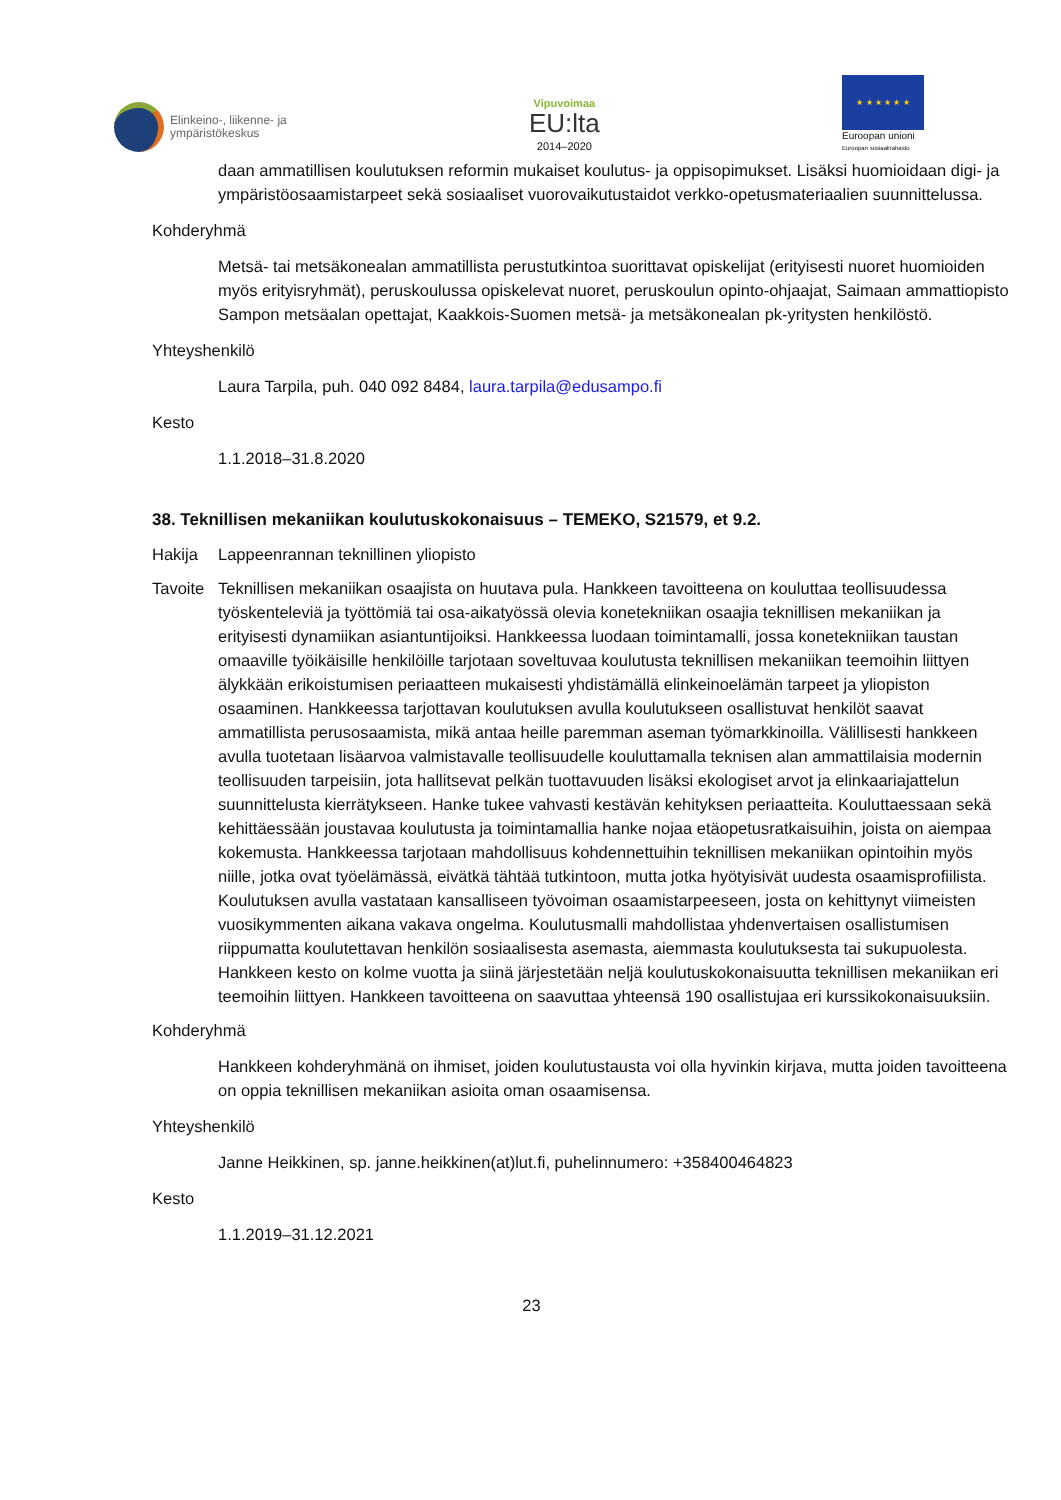Elinkeino-, liikenne- ja
ympäristökeskus
Vipuvoimaa
EU:lta
2014–2020
★ ★ ★ ★ ★ ★
Euroopan unioni
Euroopan sosiaalirahasto
daan ammatillisen koulutuksen reformin mukaiset koulutus- ja oppisopimukset. Lisäksi huomioidaan digi- ja ympäristöosaamistarpeet sekä sosiaaliset vuorovaikutustaidot verkko-opetusmateriaalien suunnittelussa.
Kohderyhmä
Metsä- tai metsäkonealan ammatillista perustutkintoa suorittavat opiskelijat (erityisesti nuoret huomioiden myös erityisryhmät), peruskoulussa opiskelevat nuoret, peruskoulun opinto-ohjaajat, Saimaan ammattiopisto Sampon metsäalan opettajat, Kaakkois-Suomen metsä- ja metsäkonealan pk-yritysten henkilöstö.
Yhteyshenkilö
Laura Tarpila, puh. 040 092 8484, laura.tarpila@edusampo.fi
Kesto
1.1.2018–31.8.2020
38. Teknillisen mekaniikan koulutuskokonaisuus – TEMEKO, S21579, et 9.2.
Hakija Lappeenrannan teknillinen yliopisto
Tavoite Teknillisen mekaniikan osaajista on huutava pula. Hankkeen tavoitteena on kouluttaa teollisuudessa työskenteleviä ja työttömiä tai osa-aikatyössä olevia konetekniikan osaajia teknillisen mekaniikan ja erityisesti dynamiikan asiantuntijoiksi. Hankkeessa luodaan toimintamalli, jossa konetekniikan taustan omaaville työikäisille henkilöille tarjotaan soveltuvaa koulutusta teknillisen mekaniikan teemoihin liittyen älykkään erikoistumisen periaatteen mukaisesti yhdistämällä elinkeinoelämän tarpeet ja yliopiston osaaminen. Hankkeessa tarjottavan koulutuksen avulla koulutukseen osallistuvat henkilöt saavat ammatillista perusosaamista, mikä antaa heille paremman aseman työmarkkinoilla. Välillisesti hankkeen avulla tuotetaan lisäarvoa valmistavalle teollisuudelle kouluttamalla teknisen alan ammattilaisia modernin teollisuuden tarpeisiin, jota hallitsevat pelkän tuottavuuden lisäksi ekologiset arvot ja elinkaariajattelun suunnittelusta kierrätykseen. Hanke tukee vahvasti kestävän kehityksen periaatteita. Kouluttaessaan sekä kehittäessään joustavaa koulutusta ja toimintamallia hanke nojaa etäopetusratkaisuihin, joista on aiempaa kokemusta. Hankkeessa tarjotaan mahdollisuus kohdennettuihin teknillisen mekaniikan opintoihin myös niille, jotka ovat työelämässä, eivätkä tähtää tutkintoon, mutta jotka hyötyisivät uudesta osaamisprofiilista. Koulutuksen avulla vastataan kansalliseen työvoiman osaamistarpeeseen, josta on kehittynyt viimeisten vuosikymmenten aikana vakava ongelma. Koulutusmalli mahdollistaa yhdenvertaisen osallistumisen riippumatta koulutettavan henkilön sosiaalisesta asemasta, aiemmasta koulutuksesta tai sukupuolesta. Hankkeen kesto on kolme vuotta ja siinä järjestetään neljä koulutuskokonaisuutta teknillisen mekaniikan eri teemoihin liittyen. Hankkeen tavoitteena on saavuttaa yhteensä 190 osallistujaa eri kurssikokonaisuuksiin.
Kohderyhmä
Hankkeen kohderyhmänä on ihmiset, joiden koulutustausta voi olla hyvinkin kirjava, mutta joiden tavoitteena on oppia teknillisen mekaniikan asioita oman osaamisensa.
Yhteyshenkilö
Janne Heikkinen, sp. janne.heikkinen(at)lut.fi, puhelinnumero: +358400464823
Kesto
1.1.2019–31.12.2021
23